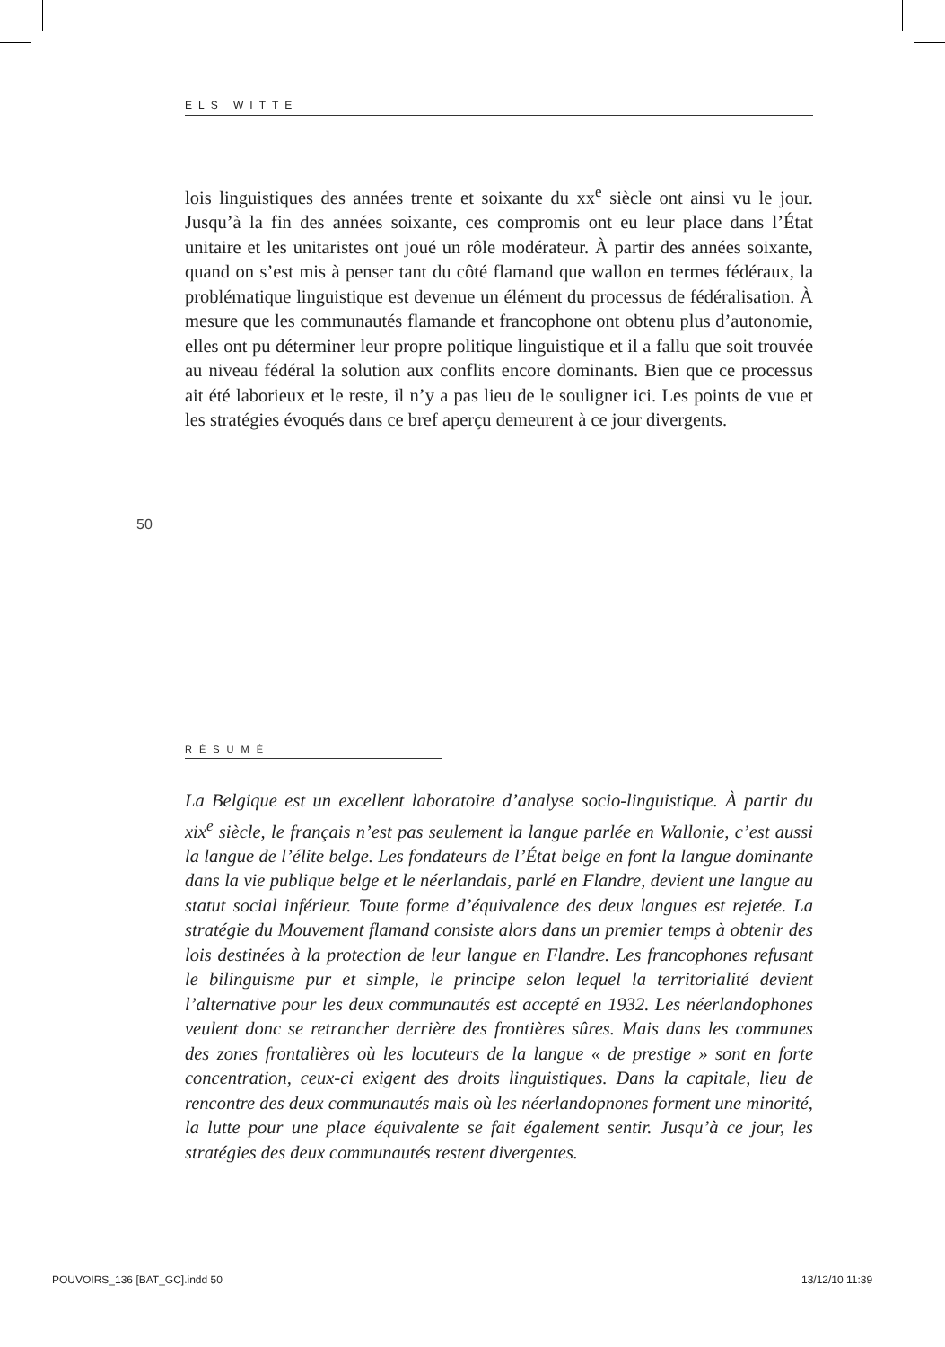ELS WITTE
lois linguistiques des années trente et soixante du xx<sup>e</sup> siècle ont ainsi vu le jour. Jusqu’à la fin des années soixante, ces compromis ont eu leur place dans l’État unitaire et les unitaristes ont joué un rôle modérateur. À partir des années soixante, quand on s’est mis à penser tant du côté flamand que wallon en termes fédéraux, la problématique linguistique est devenue un élément du processus de fédéralisation. À mesure que les communautés flamande et francophone ont obtenu plus d’autonomie, elles ont pu déterminer leur propre politique linguistique et il a fallu que soit trouvée au niveau fédéral la solution aux conflits encore dominants. Bien que ce processus ait été laborieux et le reste, il n’y a pas lieu de le souligner ici. Les points de vue et les stratégies évoqués dans ce bref aperçu demeurent à ce jour divergents.
50
RÉSUMÉ
La Belgique est un excellent laboratoire d’analyse socio-linguistique. À partir du xix<sup>e</sup> siècle, le français n’est pas seulement la langue parlée en Wallonie, c’est aussi la langue de l’élite belge. Les fondateurs de l’État belge en font la langue dominante dans la vie publique belge et le néerlandais, parlé en Flandre, devient une langue au statut social inférieur. Toute forme d’équivalence des deux langues est rejetée. La stratégie du Mouvement flamand consiste alors dans un premier temps à obtenir des lois destinées à la protection de leur langue en Flandre. Les francophones refusant le bilinguisme pur et simple, le principe selon lequel la territorialité devient l’alternative pour les deux communautés est accepté en 1932. Les néerlandophones veulent donc se retrancher derrière des frontières sûres. Mais dans les communes des zones frontalières où les locuteurs de la langue « de prestige » sont en forte concentration, ceux-ci exigent des droits linguistiques. Dans la capitale, lieu de rencontre des deux communautés mais où les néerlandopnones forment une minorité, la lutte pour une place équivalente se fait également sentir. Jusqu’à ce jour, les stratégies des deux communautés restent divergentes.
POUVOIRS_136 [BAT_GC].indd 50 13/12/10 11:39